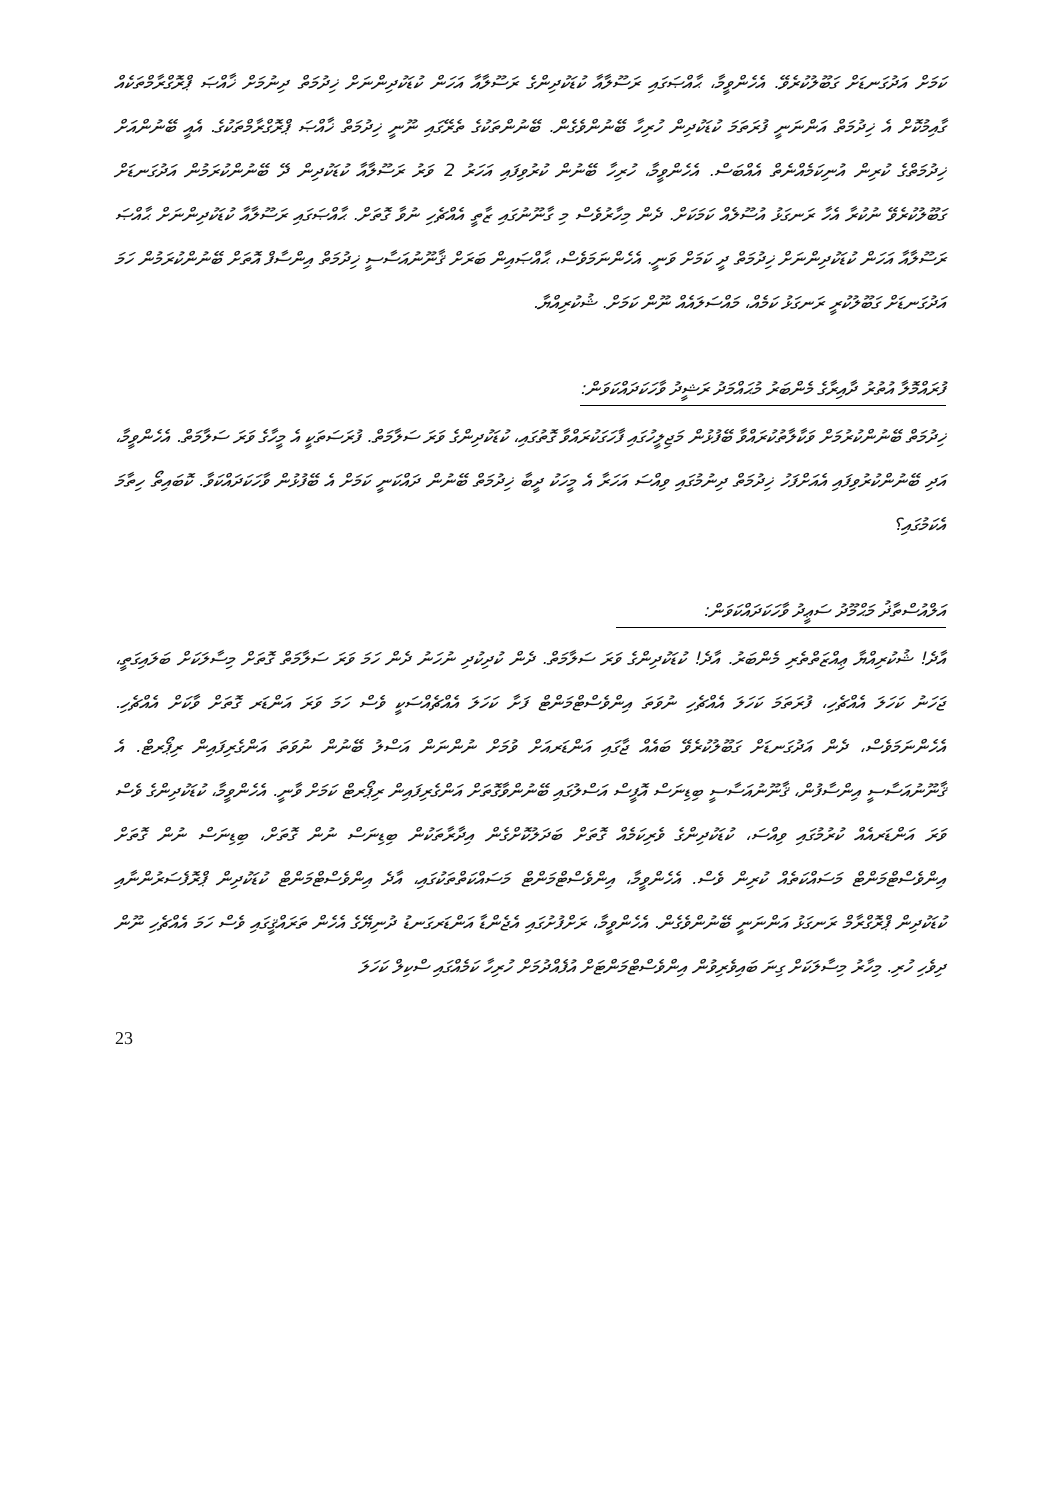ކަމަށް އަދުގަނޑަށް ގަބޫލުކުރެވޭ. އެހެންވީމާ، ޙާއްޞަގައި ރަސޫލާއާ ކުޑަކުދިންގެ ރަސޫލާއާ އަހަން ކުޑަކުދިންނަށް ޚިދުމަތް ދިނުމަށް ޚާއްޞަ ޕްރޮގްރާމްތަކެއް ގާއިމުކޮށް އެ ޚިދުމަތް އަންނަނީ ފުރަތަމަ ކުޑަކުދިން ހުރިހާ ބޭނުންވެގެން. ބޭނުންތަކުގެ ތެރޭގައި ނޫނީ ޚިދުމަތް ޚާއްޞަ ޕްރޮގްރާމްތަކުގެ. އެއީ ބޭނުންއަށް ޚިދުމަތްގެ ކުރިން އުނިކަމެއްނެތް އެއްބަސް. އެހެންވީމާ، ހުރިހާ ބޭނުން ކުރުވިފައި އަހަރު 2 ވަރު ރަސޫލާއާ ކުޑަކުދިން ދޭ ބޭނުންކުރަމުން އަދުގަނޑަށް ގަބޫލުކުރެވޭ ނުކުރާ އެހާ ރަނގަޅު އުސޫލެއް ކަމަކަށް. ދެން މިހާރުވެސް މި ގާނޫނުގައި ޒާތީ އެއްޗެހި ނުވާ ގޮތަށް. ޙާއްޞަގައި ރަސޫލާއާ ކުޑަކުދިންނަށް ޙާއްޞަ ރަސޫލާއާ އަހަން ކުޑަކުދިންނަށް ޚިދުމަތް ދީ ކަމަށް ވަނީ. އެހެންނަމަވެސް، ޙާއްޞައިން ބަރަށް ޤާނޫނުއަސާސީ ޚިދުމަތް އިންސާފް އޮތަށް ބޭނުންކުރަމުން ހަމަ އަދުގަނޑަށް ގަބޫލުކުރީ ރަނގަޅު ކަމެއް، މައްސަލައެއް ނޫން ކަމަށް. ޝުކުރިއްޔާ.
ފުރައްމޮލާ އުތުރު ދާއިރާގެ މެންބަރު މުޙައްމަދު ރަޝީދު ވާހަކަދައްކަވަން:
ޚިދުމަތް ބޭނުންކުރުމަށް ވަކާލާތުކުރައްވާ ބޭފުޅުން މަޖިލީހުގައި ފާހަގަކުރައްވާ ގޮތުގައި، ކުޑަކުދިންގެ ވަރަ ސަލާމަތް. ފުރަސަތަކީ އެ މީހާގެ ވަރަ ސަލާމަތް. އެހެންވީމާ، އަދި ބޭނުންކުރުވިފައި އެއަށްފަހު ޚިދުމަތް ދިނުމުގައި ވިއްސަ އަހަރާ އެ މީހަކު ދީބާ ޚިދުމަތް ބޭނުން ދައްކަނީ ކަމަށް އެ ބޭފުޅުން ވާހަކަދައްކަވާ. ކޮބައިތޯ ހިތާމަ އެކަމުގައި؟
އަލްއުސްތާޛު މަޙްމޫދު ސަޢީދު ވާހަކަދައްކަވަން:
އާދެ! ޝުކުރިއްޔާ ޢިއްޒަތްތެރި މެންބަރު. އާދެ! ކުޑަކުދިންގެ ވަރަ ސަލާމަތް. ދެން ކުދިކުދި ނުހަނު ދެން ހަމަ ވަރަ ސަލާމަތް ގޮތަށް މިސާލަކަށް ބަލައިގަތީ، ޖަހަނު ކަހަލަ އެއްޗެހި، ފުރަތަމަ ކަހަލަ އެއްޗެހި ނުވަތަ އިންވެސްޓްމަންޓް ފަށާ ކަހަލަ އެއްޗެއްސަކީ ވެސް ހަމަ ވަރަ އަންޑަރ ގޮތަށް ވާކަށް އެއްޗެހި. އެހެންނަމަވެސް، ދެން އަދުގަނޑަށް ގަބޫލުކުރެވޭ ބައެއް ޖާގައި އަންޑަރއަށް ވުމަށް ނުންނަން އަސްލު ބޭނުން ނުވަތަ އަންގެރިފައިން ރިޕޯރޓް. އެ ޤާނޫނުއަސާސީ އިންސާފުން، ޤާނޫނުއަސާސީ ބިޑިނަސް އޮފީސް އަސްލުގައި ބޭނުންވާގޮތަށް އަންގެރިފައިން ރިޕޯރޓް ކަމަށް ވާނީ. އެހެންވީމާ، ކުޑަކުދިންގެ ވެސް ވަރަ އަންޑަރއެއް ކުރުމުގައި ވިއްސަ، ކުޑަކުދިންގެ ވެރިކަމެއް ގޮތަށް ބަދަލުކޮށްގެން އިދާރާތަކުން ބިޑިނަސް ނުން ގޮތަށް، ބިޑިނަސް ނުން ގޮތަށް އިންވެސްޓްމަންޓް މަސައްކަތެއް ކުރިން ވެސް. އެހެންވީމާ، އިންވެސްޓްމަންޓް މަސައްކަތްތަކުގައި، އާދެ އިންވެސްޓްމަންޓް ކުޑަކުދިން ޕްރޮފެސަރުންނާއި ކުޑަކުދިން ޕްރޮގްރާމް ރަނގަޅު އަންނަނީ ބޭނުންވެގެން. އެހެންވީމާ، ރަށްފުށުގައި އެޖެންޑާ އަންޑަރގަނޑު ދުނިޔޭގެ އެހެން ތަރައްޤީގައި ވެސް ހަމަ އެއްޗެހި ނޫން ދިވެހި ހުރި. މިހާރު މިސާލަކަށް ގިނަ ބައިވެރިވުން އިންވެސްޓްމަންޓަށް އުފެއްދުމަށް ހުރިހާ ކަމެއްގައި ސްކިލް ކަހަލަ
23